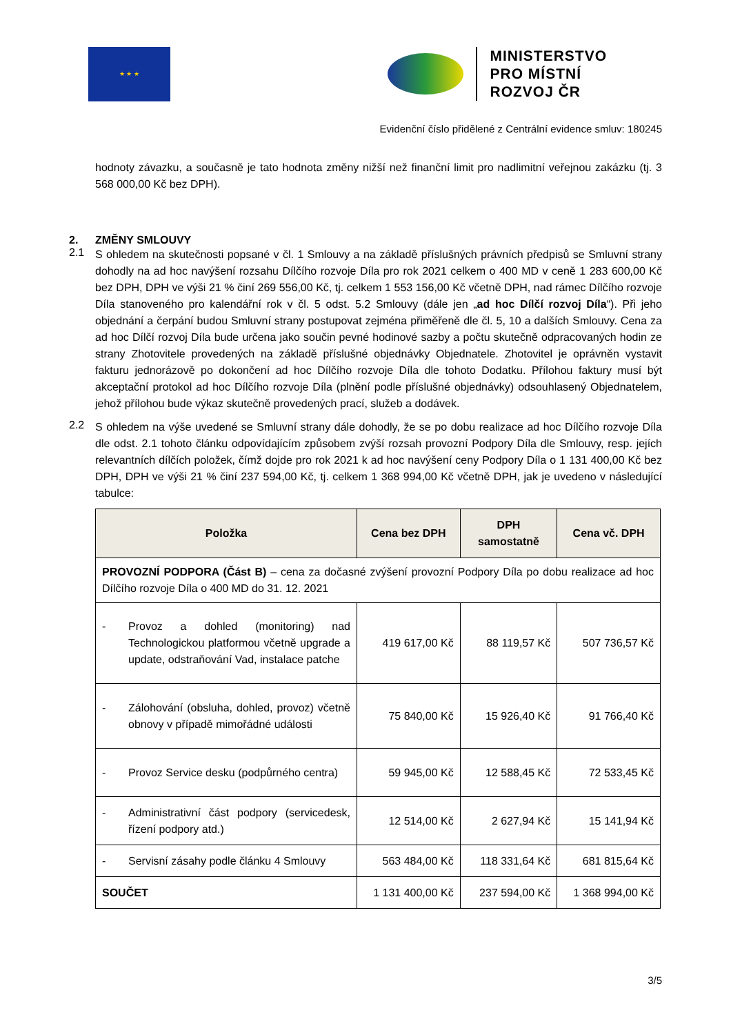★ ★ ★
MINISTERSTVO
PRO MÍSTNÍ
ROZVOJ ČR
Evidenční číslo přidělené z Centrální evidence smluv: 180245
hodnoty závazku, a současně je tato hodnota změny nižší než finanční limit pro nadlimitní veřejnou zakázku (tj. 3 568 000,00 Kč bez DPH).
2. ZMĚNY SMLOUVY
2.1
S ohledem na skutečnosti popsané v čl. 1 Smlouvy a na základě příslušných právních předpisů se Smluvní strany dohodly na ad hoc navýšení rozsahu Dílčího rozvoje Díla pro rok 2021 celkem o 400 MD v ceně 1 283 600,00 Kč bez DPH, DPH ve výši 21 % činí 269 556,00 Kč, tj. celkem 1 553 156,00 Kč včetně DPH, nad rámec Dílčího rozvoje Díla stanoveného pro kalendářní rok v čl. 5 odst. 5.2 Smlouvy (dále jen „ad hoc Dílčí rozvoj Díla“). Při jeho objednání a čerpání budou Smluvní strany postupovat zejména přiměřeně dle čl. 5, 10 a dalších Smlouvy. Cena za ad hoc Dílčí rozvoj Díla bude určena jako součin pevné hodinové sazby a počtu skutečně odpracovaných hodin ze strany Zhotovitele provedených na základě příslušné objednávky Objednatele. Zhotovitel je oprávněn vystavit fakturu jednorázově po dokončení ad hoc Dílčího rozvoje Díla dle tohoto Dodatku. Přílohou faktury musí být akceptační protokol ad hoc Dílčího rozvoje Díla (plnění podle příslušné objednávky) odsouhlasený Objednatelem, jehož přílohou bude výkaz skutečně provedených prací, služeb a dodávek.
2.2
S ohledem na výše uvedené se Smluvní strany dále dohodly, že se po dobu realizace ad hoc Dílčího rozvoje Díla dle odst. 2.1 tohoto článku odpovídajícím způsobem zvýší rozsah provozní Podpory Díla dle Smlouvy, resp. jejích relevantních dílčích položek, čímž dojde pro rok 2021 k ad hoc navýšení ceny Podpory Díla o 1 131 400,00 Kč bez DPH, DPH ve výši 21 % činí 237 594,00 Kč, tj. celkem 1 368 994,00 Kč včetně DPH, jak je uvedeno v následující tabulce:
| Položka | Cena bez DPH | DPH samostatně | Cena vč. DPH |
| --- | --- | --- | --- |
| PROVOZNÍ PODPORA (Část B) – cena za dočasné zvýšení provozní Podpory Díla po dobu realizace ad hoc Dílčího rozvoje Díla o 400 MD do 31. 12. 2021 | | | |
| - Provoz a dohled (monitoring) nad Technologickou platformou včetně upgrade a update, odstraňování Vad, instalace patche | 419 617,00 Kč | 88 119,57 Kč | 507 736,57 Kč |
| - Zálohování (obsluha, dohled, provoz) včetně obnovy v případě mimořádné události | 75 840,00 Kč | 15 926,40 Kč | 91 766,40 Kč |
| - Provoz Service desku (podpůrného centra) | 59 945,00 Kč | 12 588,45 Kč | 72 533,45 Kč |
| - Administrativní část podpory (servicedesk, řízení podpory atd.) | 12 514,00 Kč | 2 627,94 Kč | 15 141,94 Kč |
| - Servisní zásahy podle článku 4 Smlouvy | 563 484,00 Kč | 118 331,64 Kč | 681 815,64 Kč |
| SOUČET | 1 131 400,00 Kč | 237 594,00 Kč | 1 368 994,00 Kč |
3/5